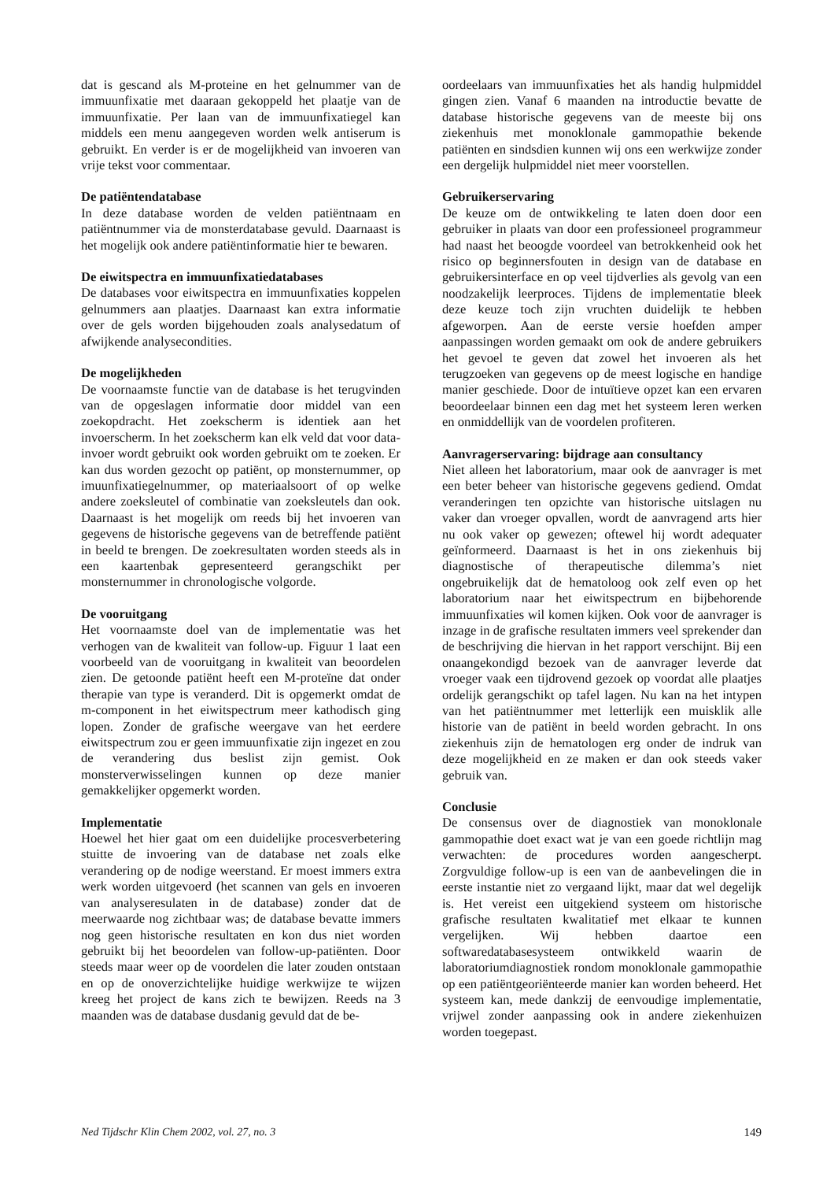dat is gescand als M-proteine en het gelnummer van de immuunfixatie met daaraan gekoppeld het plaatje van de immuunfixatie. Per laan van de immuunfixatiegel kan middels een menu aangegeven worden welk antiserum is gebruikt. En verder is er de mogelijkheid van invoeren van vrije tekst voor commentaar.
De patiëntendatabase
In deze database worden de velden patiëntnaam en patiëntnummer via de monsterdatabase gevuld. Daarnaast is het mogelijk ook andere patiëntinformatie hier te bewaren.
De eiwitspectra en immuunfixatiedatabases
De databases voor eiwitspectra en immuunfixaties koppelen gelnummers aan plaatjes. Daarnaast kan extra informatie over de gels worden bijgehouden zoals analysedatum of afwijkende analysecondities.
De mogelijkheden
De voornaamste functie van de database is het terugvinden van de opgeslagen informatie door middel van een zoekopdracht. Het zoekscherm is identiek aan het invoerscherm. In het zoekscherm kan elk veld dat voor data-invoer wordt gebruikt ook worden gebruikt om te zoeken. Er kan dus worden gezocht op patiënt, op monsternummer, op imuunfixatiegelnummer, op materiaalsoort of op welke andere zoeksleutel of combinatie van zoeksleutels dan ook. Daarnaast is het mogelijk om reeds bij het invoeren van gegevens de historische gegevens van de betreffende patiënt in beeld te brengen. De zoekresultaten worden steeds als in een kaartenbak gepresenteerd gerangschikt per monsternummer in chronologische volgorde.
De vooruitgang
Het voornaamste doel van de implementatie was het verhogen van de kwaliteit van follow-up. Figuur 1 laat een voorbeeld van de vooruitgang in kwaliteit van beoordelen zien. De getoonde patiënt heeft een M-proteïne dat onder therapie van type is veranderd. Dit is opgemerkt omdat de m-component in het eiwitspectrum meer kathodisch ging lopen. Zonder de grafische weergave van het eerdere eiwitspectrum zou er geen immuunfixatie zijn ingezet en zou de verandering dus beslist zijn gemist. Ook monsterverwisselingen kunnen op deze manier gemakkelijker opgemerkt worden.
Implementatie
Hoewel het hier gaat om een duidelijke procesverbetering stuitte de invoering van de database net zoals elke verandering op de nodige weerstand. Er moest immers extra werk worden uitgevoerd (het scannen van gels en invoeren van analyseresulaten in de database) zonder dat de meerwaarde nog zichtbaar was; de database bevatte immers nog geen historische resultaten en kon dus niet worden gebruikt bij het beoordelen van follow-up-patiënten. Door steeds maar weer op de voordelen die later zouden ontstaan en op de onoverzichtelijke huidige werkwijze te wijzen kreeg het project de kans zich te bewijzen. Reeds na 3 maanden was de database dusdanig gevuld dat de be-
oordeelaars van immuunfixaties het als handig hulpmiddel gingen zien. Vanaf 6 maanden na introductie bevatte de database historische gegevens van de meeste bij ons ziekenhuis met monoklonale gammopathie bekende patiënten en sindsdien kunnen wij ons een werkwijze zonder een dergelijk hulpmiddel niet meer voorstellen.
Gebruikerservaring
De keuze om de ontwikkeling te laten doen door een gebruiker in plaats van door een professioneel programmeur had naast het beoogde voordeel van betrokkenheid ook het risico op beginnersfouten in design van de database en gebruikersinterface en op veel tijdverlies als gevolg van een noodzakelijk leerproces. Tijdens de implementatie bleek deze keuze toch zijn vruchten duidelijk te hebben afgeworpen. Aan de eerste versie hoefden amper aanpassingen worden gemaakt om ook de andere gebruikers het gevoel te geven dat zowel het invoeren als het terugzoeken van gegevens op de meest logische en handige manier geschiede. Door de intuïtieve opzet kan een ervaren beoordeelaar binnen een dag met het systeem leren werken en onmiddellijk van de voordelen profiteren.
Aanvragerservaring: bijdrage aan consultancy
Niet alleen het laboratorium, maar ook de aanvrager is met een beter beheer van historische gegevens gediend. Omdat veranderingen ten opzichte van historische uitslagen nu vaker dan vroeger opvallen, wordt de aanvragend arts hier nu ook vaker op gewezen; oftewel hij wordt adequater geïnformeerd. Daarnaast is het in ons ziekenhuis bij diagnostische of therapeutische dilemma’s niet ongebruikelijk dat de hematoloog ook zelf even op het laboratorium naar het eiwitspectrum en bijbehorende immuunfixaties wil komen kijken. Ook voor de aanvrager is inzage in de grafische resultaten immers veel sprekender dan de beschrijving die hiervan in het rapport verschijnt. Bij een onaangekondigd bezoek van de aanvrager leverde dat vroeger vaak een tijdrovend gezoek op voordat alle plaatjes ordelijk gerangschikt op tafel lagen. Nu kan na het intypen van het patiëntnummer met letterlijk een muisklik alle historie van de patiënt in beeld worden gebracht. In ons ziekenhuis zijn de hematologen erg onder de indruk van deze mogelijkheid en ze maken er dan ook steeds vaker gebruik van.
Conclusie
De consensus over de diagnostiek van monoklonale gammopathie doet exact wat je van een goede richtlijn mag verwachten: de procedures worden aangescherpt. Zorgvuldige follow-up is een van de aanbevelingen die in eerste instantie niet zo vergaand lijkt, maar dat wel degelijk is. Het vereist een uitgekiend systeem om historische grafische resultaten kwalitatief met elkaar te kunnen vergelijken. Wij hebben daartoe een softwaredatabasesysteem ontwikkeld waarin de laboratoriumdiagnostiek rondom monoklonale gammopathie op een patiëntgeoriënteerde manier kan worden beheerd. Het systeem kan, mede dankzij de eenvoudige implementatie, vrijwel zonder aanpassing ook in andere ziekenhuizen worden toegepast.
Ned Tijdschr Klin Chem 2002, vol. 27, no. 3 149